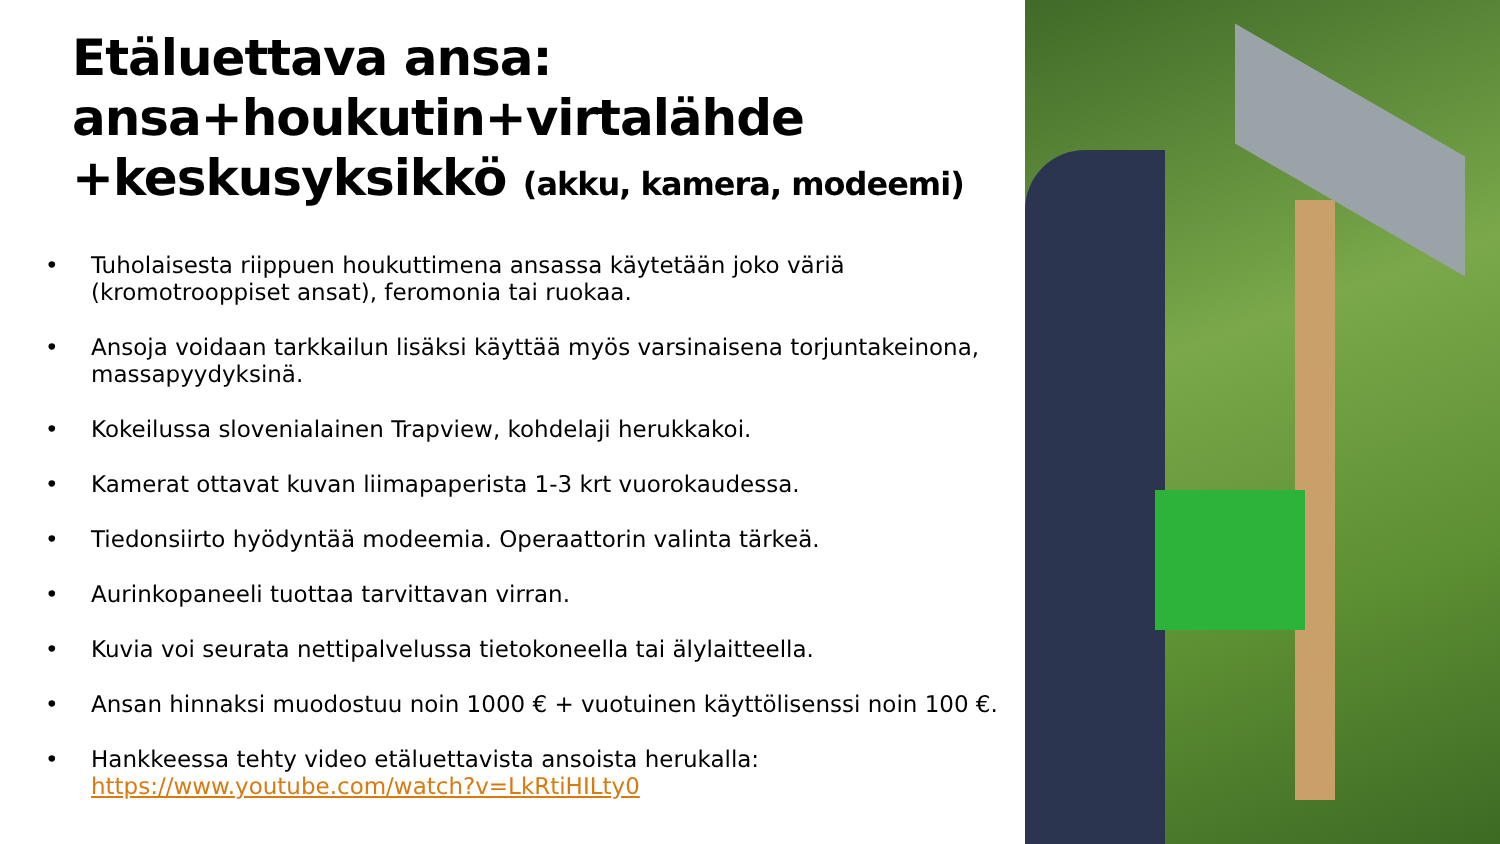Etäluettava ansa:
ansa+houkutin+virtalähde
+keskusyksikkö (akku, kamera, modeemi)
• Tuholaisesta riippuen houkuttimena ansassa käytetään joko väriä (kromotrooppiset ansat), feromonia tai ruokaa.
• Ansoja voidaan tarkkailun lisäksi käyttää myös varsinaisena torjuntakeinona, massapyydyksinä.
• Kokeilussa slovenialainen Trapview, kohdelaji herukkakoi.
• Kamerat ottavat kuvan liimapaperista 1-3 krt vuorokaudessa.
• Tiedonsiirto hyödyntää modeemia. Operaattorin valinta tärkeä.
• Aurinkopaneeli tuottaa tarvittavan virran.
• Kuvia voi seurata nettipalvelussa tietokoneella tai älylaitteella.
• Ansan hinnaksi muodostuu noin 1000 € + vuotuinen käyttölisenssi noin 100 €.
• Hankkeessa tehty video etäluettavista ansoista herukalla:
https://www.youtube.com/watch?v=LkRtiHILty0